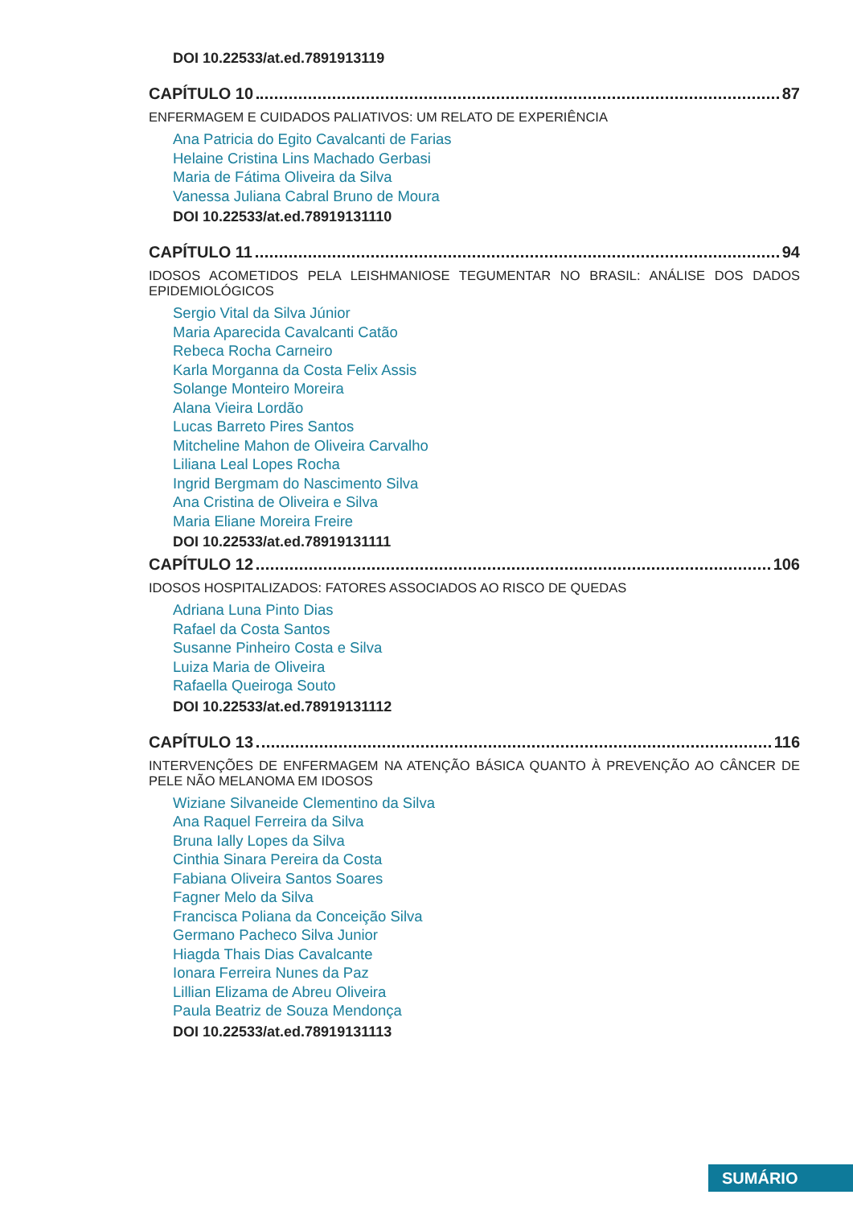DOI 10.22533/at.ed.7891913119
CAPÍTULO 10 87
ENFERMAGEM E CUIDADOS PALIATIVOS: UM RELATO DE EXPERIÊNCIA
Ana Patricia do Egito Cavalcanti de Farias
Helaine Cristina Lins Machado Gerbasi
Maria de Fátima Oliveira da Silva
Vanessa Juliana Cabral Bruno de Moura
DOI 10.22533/at.ed.78919131110
CAPÍTULO 11 94
IDOSOS ACOMETIDOS PELA LEISHMANIOSE TEGUMENTAR NO BRASIL: ANÁLISE DOS DADOS EPIDEMIOLÓGICOS
Sergio Vital da Silva Júnior
Maria Aparecida Cavalcanti Catão
Rebeca Rocha Carneiro
Karla Morganna da Costa Felix Assis
Solange Monteiro Moreira
Alana Vieira Lordão
Lucas Barreto Pires Santos
Mitcheline Mahon de Oliveira Carvalho
Liliana Leal Lopes Rocha
Ingrid Bergmam do Nascimento Silva
Ana Cristina de Oliveira e Silva
Maria Eliane Moreira Freire
DOI 10.22533/at.ed.78919131111
CAPÍTULO 12 106
IDOSOS HOSPITALIZADOS: FATORES ASSOCIADOS AO RISCO DE QUEDAS
Adriana Luna Pinto Dias
Rafael da Costa Santos
Susanne Pinheiro Costa e Silva
Luiza Maria de Oliveira
Rafaella Queiroga Souto
DOI 10.22533/at.ed.78919131112
CAPÍTULO 13 116
INTERVENÇÕES DE ENFERMAGEM NA ATENÇÃO BÁSICA QUANTO À PREVENÇÃO AO CÂNCER DE PELE NÃO MELANOMA EM IDOSOS
Wiziane Silvaneide Clementino da Silva
Ana Raquel Ferreira da Silva
Bruna Ially Lopes da Silva
Cinthia Sinara Pereira da Costa
Fabiana Oliveira Santos Soares
Fagner Melo da Silva
Francisca Poliana da Conceição Silva
Germano Pacheco Silva Junior
Hiagda Thais Dias Cavalcante
Ionara Ferreira Nunes da Paz
Lillian Elizama de Abreu Oliveira
Paula Beatriz de Souza Mendonça
DOI 10.22533/at.ed.78919131113
SUMÁRIO